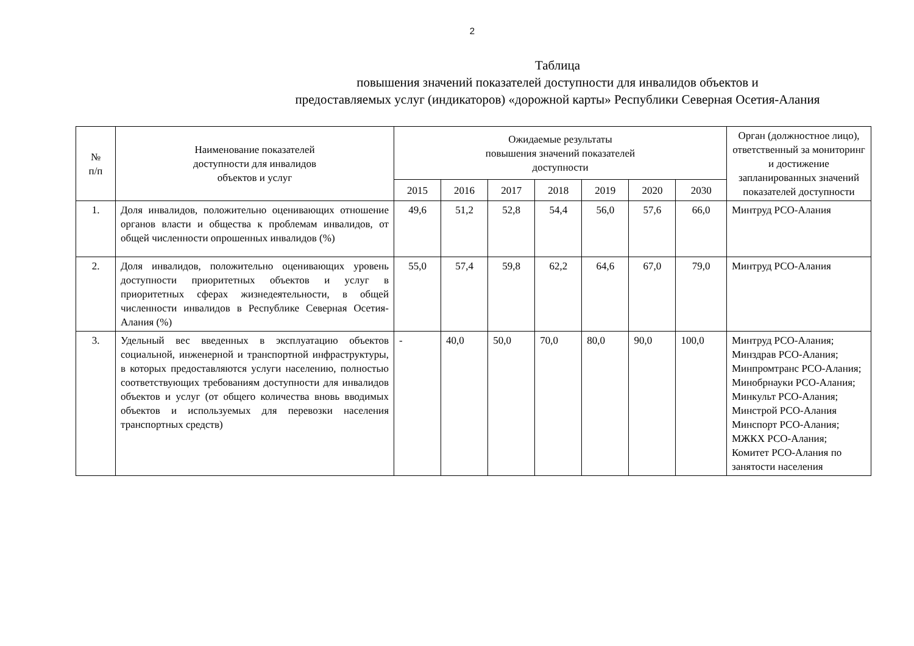2
Таблица
повышения значений показателей доступности для инвалидов объектов и
предоставляемых услуг (индикаторов) «дорожной карты» Республики Северная Осетия-Алания
| № п/п | Наименование показателей доступности для инвалидов объектов и услуг | Ожидаемые результаты повышения значений показателей доступности | | | | | | | Орган (должностное лицо), ответственный за мониторинг и достижение запланированных значений показателей доступности |
| --- | --- | --- | --- | --- | --- | --- | --- | --- | --- |
| | | 2015 | 2016 | 2017 | 2018 | 2019 | 2020 | 2030 | |
| 1. | Доля инвалидов, положительно оценивающих отношение органов власти и общества к проблемам инвалидов, от общей численности опрошенных инвалидов (%) | 49,6 | 51,2 | 52,8 | 54,4 | 56,0 | 57,6 | 66,0 | Минтруд РСО-Алания |
| 2. | Доля инвалидов, положительно оценивающих уровень доступности приоритетных объектов и услуг в приоритетных сферах жизнедеятельности, в общей численности инвалидов в Республике Северная Осетия-Алания (%) | 55,0 | 57,4 | 59,8 | 62,2 | 64,6 | 67,0 | 79,0 | Минтруд РСО-Алания |
| 3. | Удельный вес введенных в эксплуатацию объектов социальной, инженерной и транспортной инфраструктуры, в которых предоставляются услуги населению, полностью соответствующих требованиям доступности для инвалидов объектов и услуг (от общего количества вновь вводимых объектов и используемых для перевозки населения транспортных средств) | - | 40,0 | 50,0 | 70,0 | 80,0 | 90,0 | 100,0 | Минтруд РСО-Алания; Минздрав РСО-Алания; Минпромтранс РСО-Алания; Минобрнауки РСО-Алания; Минкульт РСО-Алания; Минстрой РСО-Алания Минспорт РСО-Алания; МЖКХ РСО-Алания; Комитет РСО-Алания по занятости населения |